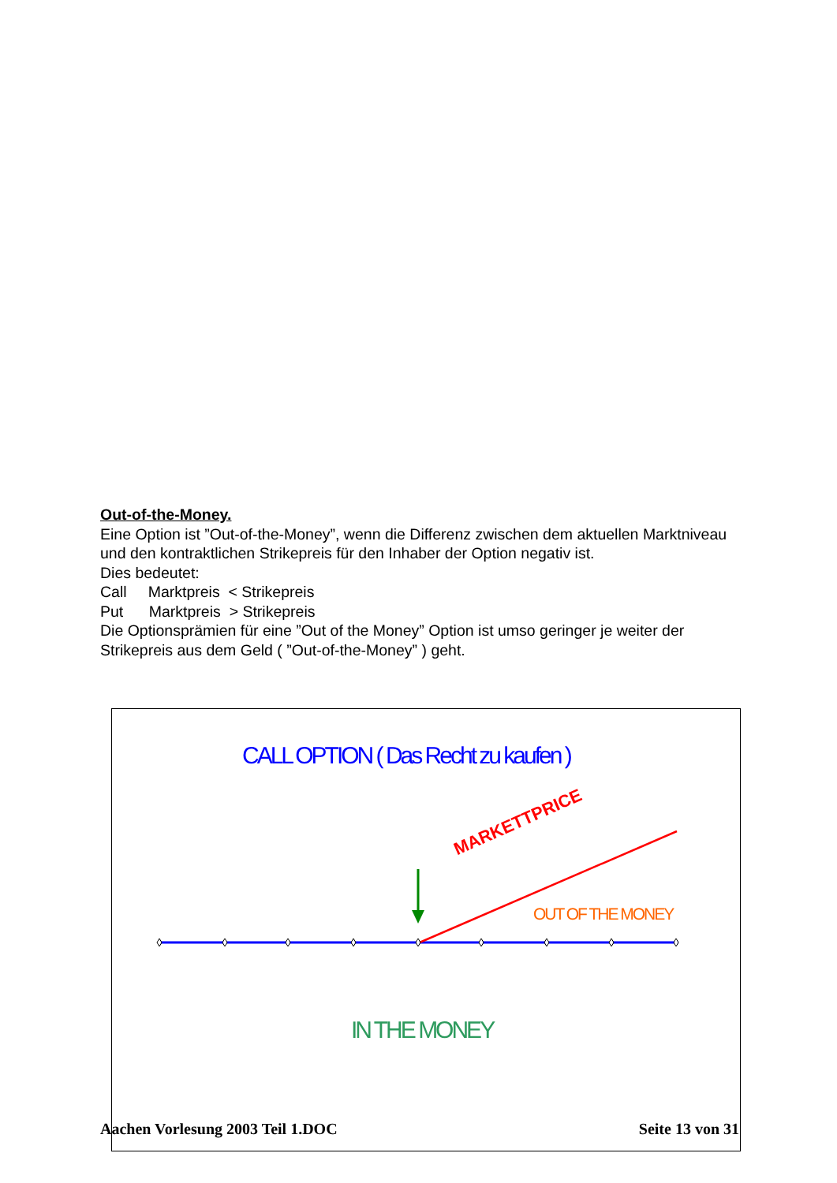Out-of-the-Money.
Eine Option ist ”Out-of-the-Money”, wenn die Differenz zwischen dem aktuellen Marktniveau und den kontraktlichen Strikepreis für den Inhaber der Option negativ ist.
Dies bedeutet:
Call Marktpreis < Strikepreis
Put Marktpreis > Strikepreis
Die Optionsprämien für eine ”Out of the Money” Option ist umso geringer je weiter der Strikepreis aus dem Geld ( ”Out-of-the-Money” ) geht.
CALL OPTION ( Das Recht zu kaufen )
MARKETTPRICE
OUT OF THE MONEY
IN THE MONEY
Aachen Vorlesung 2003 Teil 1.DOC Seite 13 von 31